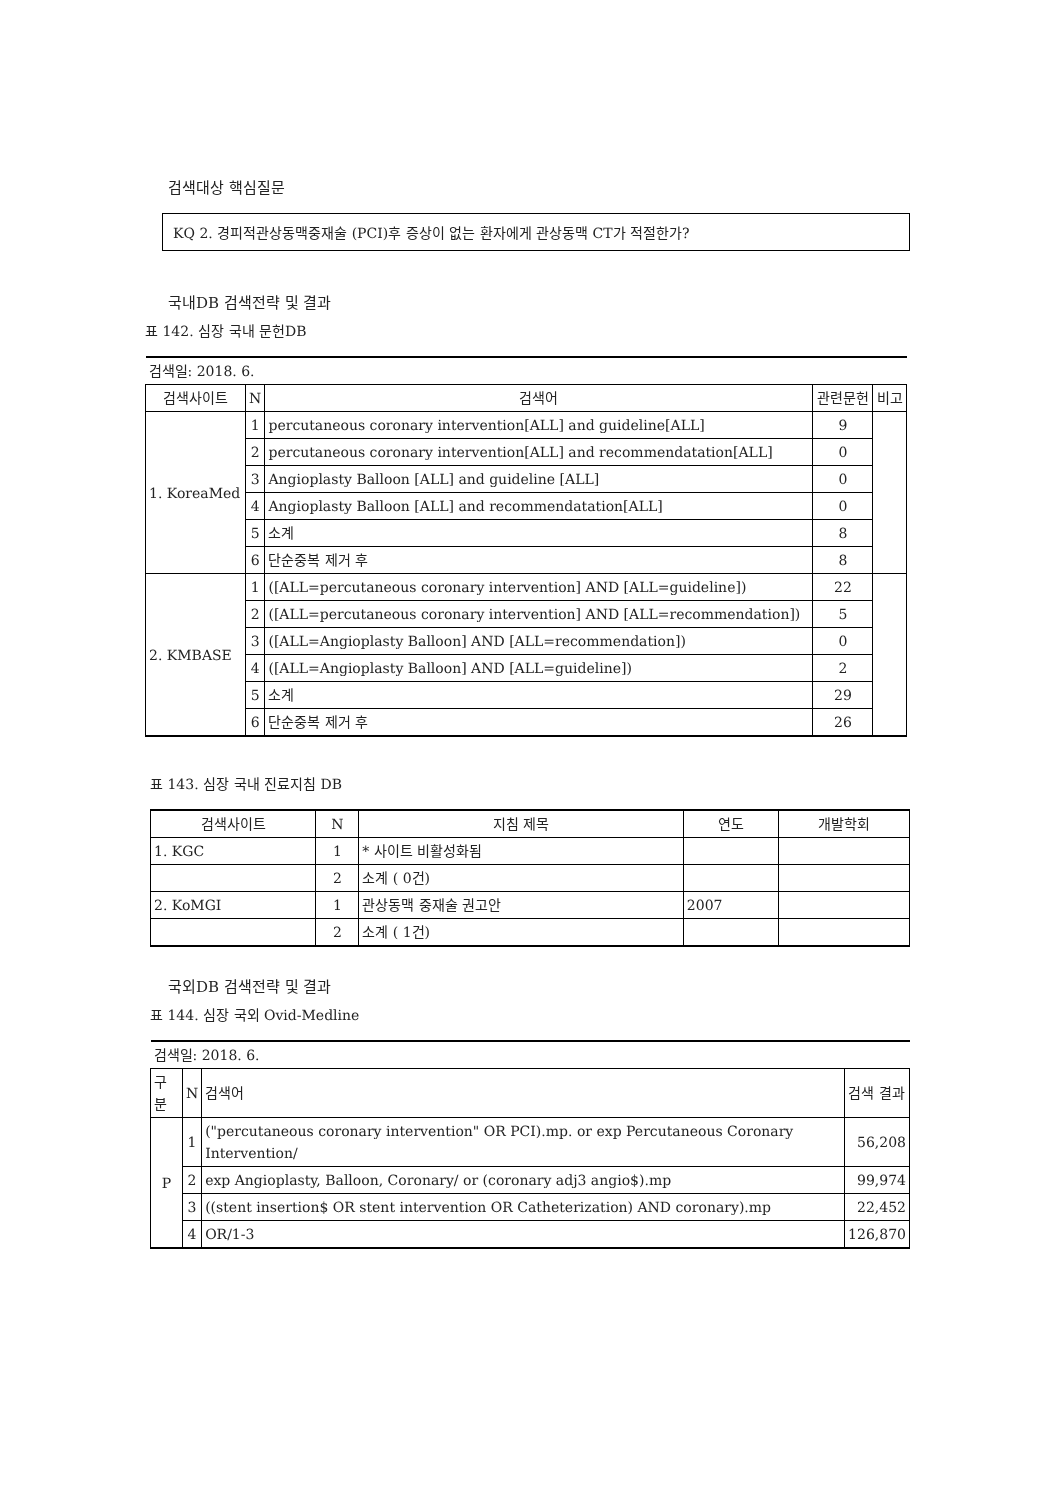검색대상 핵심질문
KQ 2. 경피적관상동맥중재술 (PCI)후 증상이 없는 환자에게 관상동맥 CT가 적절한가?
국내DB 검색전략 및 결과
표 142. 심장 국내 문헌DB
| 검색일: 2018. 6. | | | | |
| 검색사이트 | N | 검색어 | 관련문헌 | 비고 |
| 1. KoreaMed | 1 | percutaneous coronary intervention[ALL] and guideline[ALL] | 9 | |
| | 2 | percutaneous coronary intervention[ALL] and recommendatation[ALL] | 0 | |
| | 3 | Angioplasty Balloon [ALL] and guideline [ALL] | 0 | |
| | 4 | Angioplasty Balloon [ALL] and recommendatation[ALL] | 0 | |
| | 5 | 소계 | 8 | |
| | 6 | 단순중복 제거 후 | 8 | |
| 2. KMBASE | 1 | ([ALL=percutaneous coronary intervention] AND [ALL=guideline]) | 22 | |
| | 2 | ([ALL=percutaneous coronary intervention] AND [ALL=recommendation]) | 5 | |
| | 3 | ([ALL=Angioplasty Balloon] AND [ALL=recommendation]) | 0 | |
| | 4 | ([ALL=Angioplasty Balloon] AND [ALL=guideline]) | 2 | |
| | 5 | 소계 | 29 | |
| | 6 | 단순중복 제거 후 | 26 | |
표 143. 심장 국내 진료지침 DB
| 검색사이트 | N | 지침 제목 | 연도 | 개발학회 |
| --- | --- | --- | --- | --- |
| 1. KGC | 1 | * 사이트 비활성화됨 | | |
| | 2 | 소계 ( 0건) | | |
| 2. KoMGI | 1 | 관상동맥 중재술 권고안 | 2007 | |
| | 2 | 소계 ( 1건) | | |
국외DB 검색전략 및 결과
표 144. 심장 국외 Ovid-Medline
| 검색일: 2018. 6. | | | |
| 구분 | N | 검색어 | 검색 결과 |
| P | 1 | ("percutaneous coronary intervention" OR PCI).mp. or exp Percutaneous Coronary Intervention/ | 56,208 |
| | 2 | exp Angioplasty, Balloon, Coronary/ or (coronary adj3 angio$).mp | 99,974 |
| | 3 | ((stent insertion$ OR stent intervention OR Catheterization) AND coronary).mp | 22,452 |
| | 4 | OR/1-3 | 126,870 |